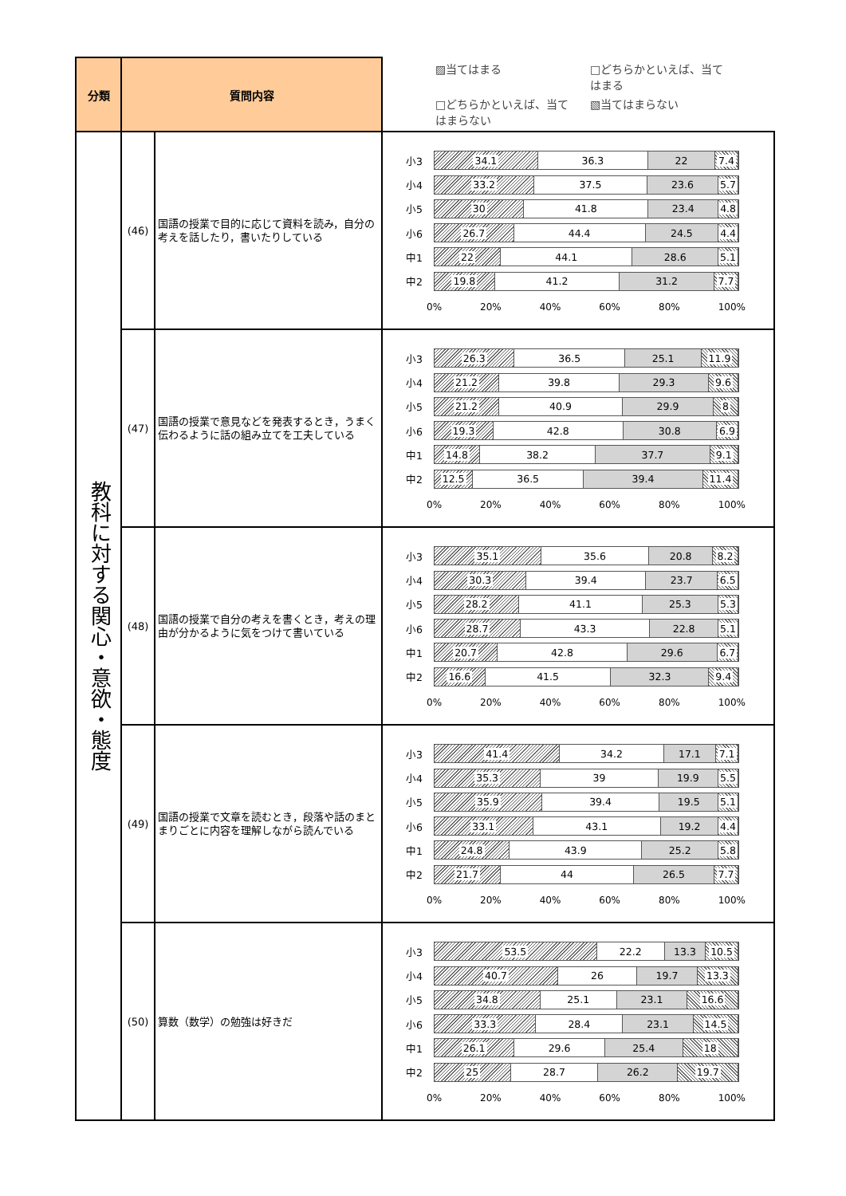| 分類 | 質問内容 | | ▨当てはまる □どちらかといえば、当てはまる □どちらかといえば、当てはまらない ▧当てはまらない |
| --- | --- | --- | --- |
| 教科に対する関心・意欲・態度 | (46) | 国語の授業で目的に応じて資料を読み，自分の考えを話したり，書いたりしている | 小3 34.1 36.3 22 7.4 小4 33.2 37.5 23.6 5.7 小5 30 41.8 23.4 4.8 小6 26.7 44.4 24.5 4.4 中1 22 44.1 28.6 5.1 中2 19.8 41.2 31.2 7.7 0% 20% 40% 60% 80% 100% |
| | (47) | 国語の授業で意見などを発表するとき，うまく伝わるように話の組み立てを工夫している | 小3 26.3 36.5 25.1 11.9 小4 21.2 39.8 29.3 9.6 小5 21.2 40.9 29.9 8 小6 19.3 42.8 30.8 6.9 中1 14.8 38.2 37.7 9.1 中2 12.5 36.5 39.4 11.4 0% 20% 40% 60% 80% 100% |
| | (48) | 国語の授業で自分の考えを書くとき，考えの理由が分かるように気をつけて書いている | 小3 35.1 35.6 20.8 8.2 小4 30.3 39.4 23.7 6.5 小5 28.2 41.1 25.3 5.3 小6 28.7 43.3 22.8 5.1 中1 20.7 42.8 29.6 6.7 中2 16.6 41.5 32.3 9.4 0% 20% 40% 60% 80% 100% |
| | (49) | 国語の授業で文章を読むとき，段落や話のまとまりごとに内容を理解しながら読んでいる | 小3 41.4 34.2 17.1 7.1 小4 35.3 39 19.9 5.5 小5 35.9 39.4 19.5 5.1 小6 33.1 43.1 19.2 4.4 中1 24.8 43.9 25.2 5.8 中2 21.7 44 26.5 7.7 0% 20% 40% 60% 80% 100% |
| | (50) | 算数（数学）の勉強は好きだ | 小3 53.5 22.2 13.3 10.5 小4 40.7 26 19.7 13.3 小5 34.8 25.1 23.1 16.6 小6 33.3 28.4 23.1 14.5 中1 26.1 29.6 25.4 18 中2 25 28.7 26.2 19.7 0% 20% 40% 60% 80% 100% |